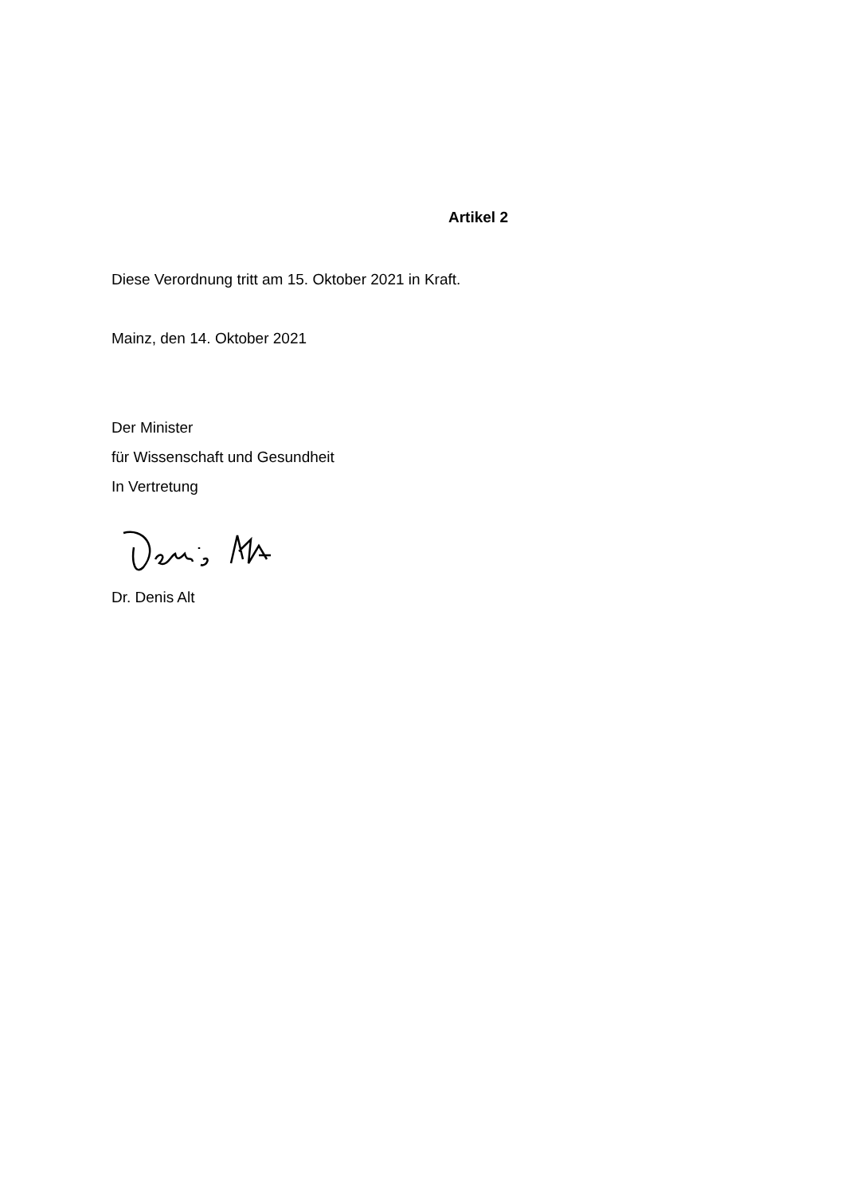Artikel 2
Diese Verordnung tritt am 15. Oktober 2021 in Kraft.
Mainz, den 14. Oktober 2021
Der Minister
für Wissenschaft und Gesundheit
In Vertretung
Dr. Denis Alt